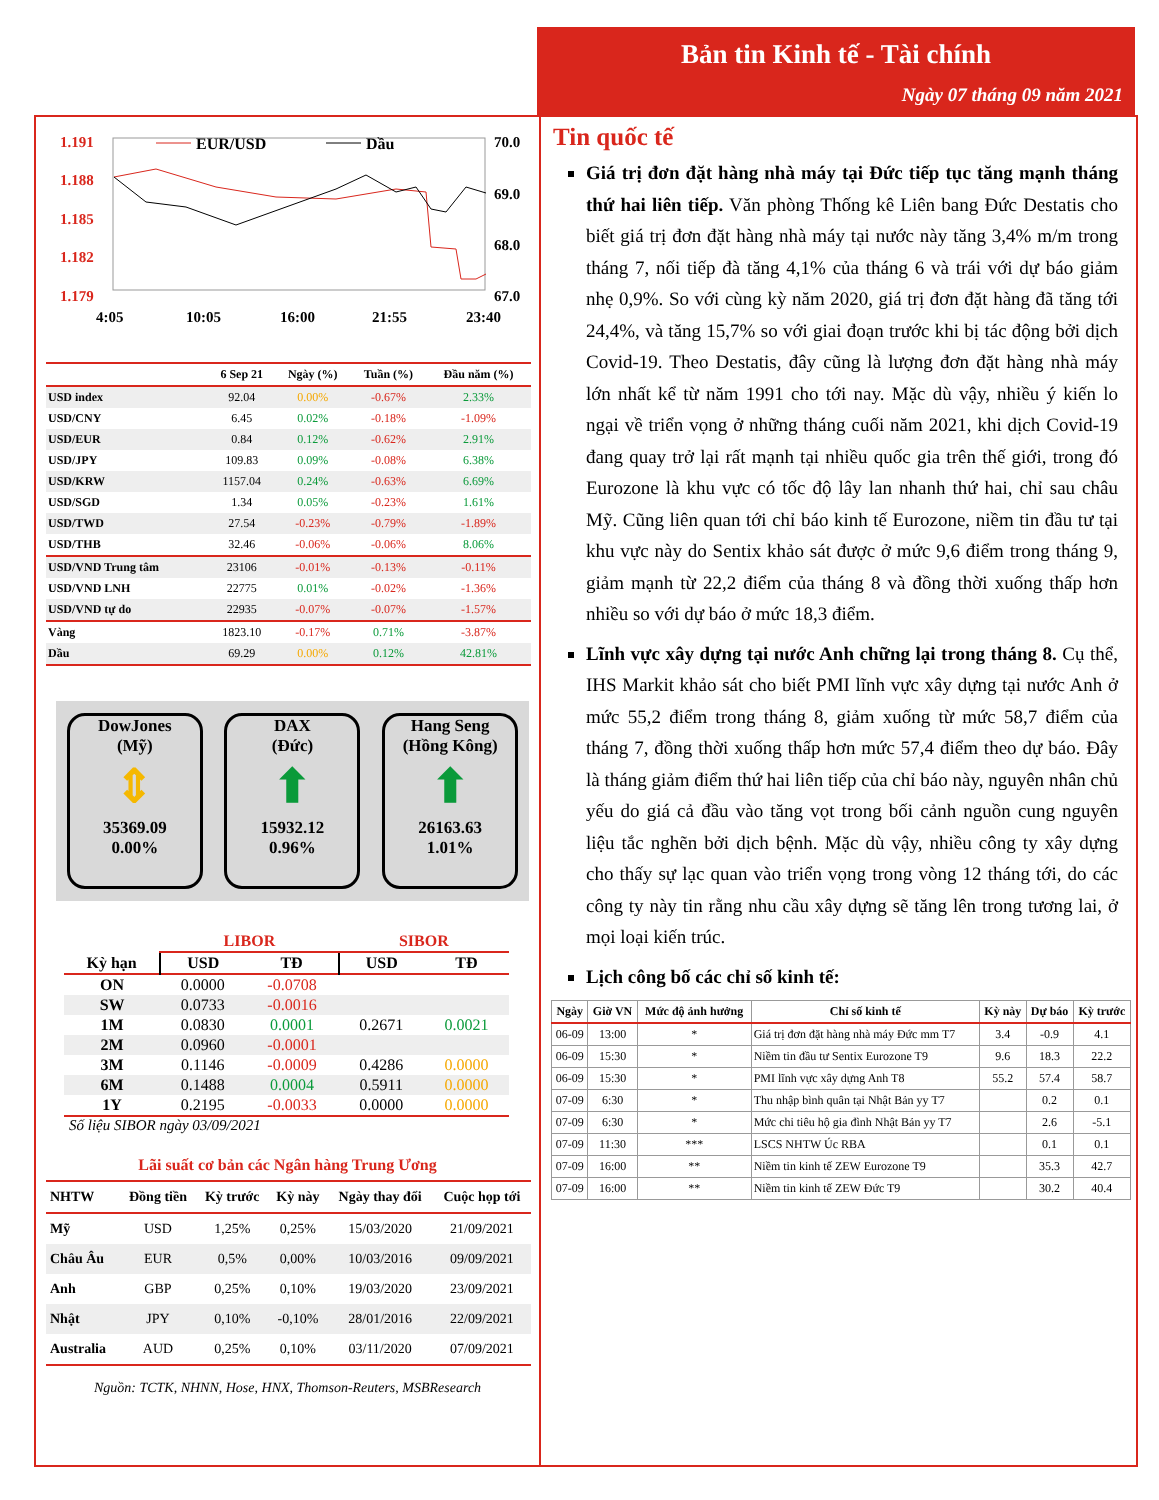Bản tin Kinh tế - Tài chính
Ngày 07 tháng 09 năm 2021
1.191
1.188
1.185
1.182
1.179
70.0
69.0
68.0
67.0
EUR/USD
Dầu
4:05
10:05
16:00
21:55
23:40
| | 6 Sep 21 | Ngày (%) | Tuần (%) | Đầu năm (%) |
| --- | --- | --- | --- | --- |
| USD index | 92.04 | 0.00% | -0.67% | 2.33% |
| USD/CNY | 6.45 | 0.02% | -0.18% | -1.09% |
| USD/EUR | 0.84 | 0.12% | -0.62% | 2.91% |
| USD/JPY | 109.83 | 0.09% | -0.08% | 6.38% |
| USD/KRW | 1157.04 | 0.24% | -0.63% | 6.69% |
| USD/SGD | 1.34 | 0.05% | -0.23% | 1.61% |
| USD/TWD | 27.54 | -0.23% | -0.79% | -1.89% |
| USD/THB | 32.46 | -0.06% | -0.06% | 8.06% |
| USD/VND Trung tâm | 23106 | -0.01% | -0.13% | -0.11% |
| USD/VND LNH | 22775 | 0.01% | -0.02% | -1.36% |
| USD/VND tự do | 22935 | -0.07% | -0.07% | -1.57% |
| Vàng | 1823.10 | -0.17% | 0.71% | -3.87% |
| Dầu | 69.29 | 0.00% | 0.12% | 42.81% |
DowJones
(Mỹ)
⇕
35369.09
0.00%
DAX
(Đức)
⬆
15932.12
0.96%
Hang Seng
(Hồng Kông)
⬆
26163.63
1.01%
| | LIBOR | | SIBOR | |
| Kỳ hạn | USD | TĐ | USD | TĐ |
| ON | 0.0000 | -0.0708 | | |
| SW | 0.0733 | -0.0016 | | |
| 1M | 0.0830 | 0.0001 | 0.2671 | 0.0021 |
| 2M | 0.0960 | -0.0001 | | |
| 3M | 0.1146 | -0.0009 | 0.4286 | 0.0000 |
| 6M | 0.1488 | 0.0004 | 0.5911 | 0.0000 |
| 1Y | 0.2195 | -0.0033 | 0.0000 | 0.0000 |
Số liệu SIBOR ngày 03/09/2021
Lãi suất cơ bản các Ngân hàng Trung Ương
| NHTW | Đồng tiền | Kỳ trước | Kỳ này | Ngày thay đổi | Cuộc họp tới |
| --- | --- | --- | --- | --- | --- |
| Mỹ | USD | 1,25% | 0,25% | 15/03/2020 | 21/09/2021 |
| Châu Âu | EUR | 0,5% | 0,00% | 10/03/2016 | 09/09/2021 |
| Anh | GBP | 0,25% | 0,10% | 19/03/2020 | 23/09/2021 |
| Nhật | JPY | 0,10% | -0,10% | 28/01/2016 | 22/09/2021 |
| Australia | AUD | 0,25% | 0,10% | 03/11/2020 | 07/09/2021 |
Nguồn: TCTK, NHNN, Hose, HNX, Thomson-Reuters, MSBResearch
Tin quốc tế
Giá trị đơn đặt hàng nhà máy tại Đức tiếp tục tăng mạnh tháng thứ hai liên tiếp. Văn phòng Thống kê Liên bang Đức Destatis cho biết giá trị đơn đặt hàng nhà máy tại nước này tăng 3,4% m/m trong tháng 7, nối tiếp đà tăng 4,1% của tháng 6 và trái với dự báo giảm nhẹ 0,9%. So với cùng kỳ năm 2020, giá trị đơn đặt hàng đã tăng tới 24,4%, và tăng 15,7% so với giai đoạn trước khi bị tác động bởi dịch Covid-19. Theo Destatis, đây cũng là lượng đơn đặt hàng nhà máy lớn nhất kể từ năm 1991 cho tới nay. Mặc dù vậy, nhiều ý kiến lo ngại về triển vọng ở những tháng cuối năm 2021, khi dịch Covid-19 đang quay trở lại rất mạnh tại nhiều quốc gia trên thế giới, trong đó Eurozone là khu vực có tốc độ lây lan nhanh thứ hai, chỉ sau châu Mỹ. Cũng liên quan tới chỉ báo kinh tế Eurozone, niềm tin đầu tư tại khu vực này do Sentix khảo sát được ở mức 9,6 điểm trong tháng 9, giảm mạnh từ 22,2 điểm của tháng 8 và đồng thời xuống thấp hơn nhiều so với dự báo ở mức 18,3 điểm.
Lĩnh vực xây dựng tại nước Anh chững lại trong tháng 8. Cụ thể, IHS Markit khảo sát cho biết PMI lĩnh vực xây dựng tại nước Anh ở mức 55,2 điểm trong tháng 8, giảm xuống từ mức 58,7 điểm của tháng 7, đồng thời xuống thấp hơn mức 57,4 điểm theo dự báo. Đây là tháng giảm điểm thứ hai liên tiếp của chỉ báo này, nguyên nhân chủ yếu do giá cả đầu vào tăng vọt trong bối cảnh nguồn cung nguyên liệu tắc nghẽn bởi dịch bệnh. Mặc dù vậy, nhiều công ty xây dựng cho thấy sự lạc quan vào triển vọng trong vòng 12 tháng tới, do các công ty này tin rằng nhu cầu xây dựng sẽ tăng lên trong tương lai, ở mọi loại kiến trúc.
Lịch công bố các chỉ số kinh tế:
| Ngày | Giờ VN | Mức độ ảnh hưởng | Chỉ số kinh tế | Kỳ này | Dự báo | Kỳ trước |
| --- | --- | --- | --- | --- | --- | --- |
| 06-09 | 13:00 | * | Giá trị đơn đặt hàng nhà máy Đức mm T7 | 3.4 | -0.9 | 4.1 |
| 06-09 | 15:30 | * | Niềm tin đầu tư Sentix Eurozone T9 | 9.6 | 18.3 | 22.2 |
| 06-09 | 15:30 | * | PMI lĩnh vực xây dựng Anh T8 | 55.2 | 57.4 | 58.7 |
| 07-09 | 6:30 | * | Thu nhập bình quân tại Nhật Bản yy T7 | | 0.2 | 0.1 |
| 07-09 | 6:30 | * | Mức chi tiêu hộ gia đình Nhật Bản yy T7 | | 2.6 | -5.1 |
| 07-09 | 11:30 | *** | LSCS NHTW Úc RBA | | 0.1 | 0.1 |
| 07-09 | 16:00 | ** | Niềm tin kinh tế ZEW Eurozone T9 | | 35.3 | 42.7 |
| 07-09 | 16:00 | ** | Niềm tin kinh tế ZEW Đức T9 | | 30.2 | 40.4 |